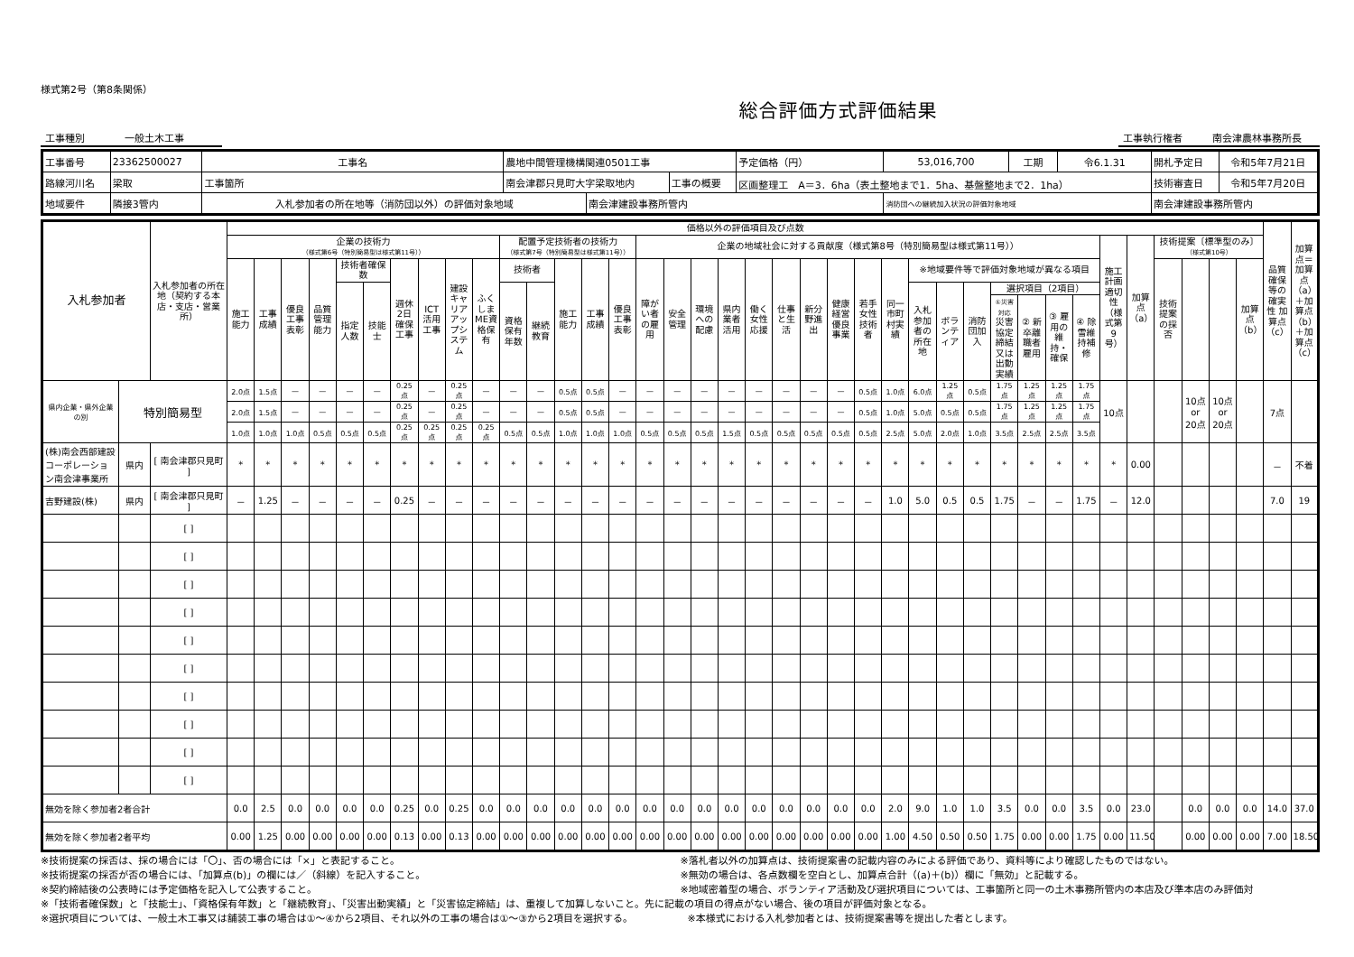様式第2号（第8条関係）
総合評価方式評価結果
工事種別　　　　一般土木工事　　工事執行権者　　　南会津農林事務所長
| 工事番号 | 23362500027 | 工事名 | 農地中間管理機構関連0501工事 | | | 予定価格（円） | 53,016,700 | 工期 | 令6.1.31 | 開札予定日 | 令和5年7月21日 |
| 路線河川名 | 梁取 | 工事箇所 | 南会津郡只見町大字梁取地内 | | 工事の概要 | 区画整理工 A＝3．6ha（表土整地まで1．5ha、基盤整地まで2．1ha） | | | | 技術審査日 | 令和5年7月20日 |
| 地域要件 | 隣接3管内 | 入札参加者の所在地等（消防団以外）の評価対象地域 | | 南会津建設事務所管内 | | | 消防団への継続加入状況の評価対象地域 | | | 南会津建設事務所管内 | |
| 入札参加者 | | 入札参加者の所在地（契約する本店・支店・営業所） | 価格以外の評価項目及び点数 | | | | | | | | | | | | | | | | | | | | | | | | | | | | | | | | | | | | | | 品質確保等の確実性 加算点（c） | 加算点＝加算点（a）＋加算点（b）＋加算点（c） |
| --- | --- | --- | --- | --- | --- | --- | --- | --- | --- | --- | --- | --- | --- | --- | --- | --- | --- | --- | --- | --- | --- | --- | --- | --- | --- | --- | --- | --- | --- | --- | --- | --- | --- | --- | --- | --- | --- | --- | --- | --- | --- | --- |
| | | | 企業の技術力 （様式第6号（特別簡易型は様式第11号）） | | | | | | | | | | 配置予定技術者の技術力 （様式第7号（特別簡易型は様式第11号）） | | | | | 企業の地域社会に対する貢献度（様式第8号（特別簡易型は様式第11号）） | | | | | | | | | | | | | | | | | 施工計画適切性（様式第9号） | 加算点（a） | 技術提案〔標準型のみ〕 （様式第10号） | | | | | |
| | | | 施工能力 | 工事成績 | 優良工事表彰 | 品質管理能力 | 技術者確保数 | | 週休2日確保工事 | ICT活用工事 | 建設キャリアアップシステム | ふくしまME資格保有 | 技術者 | | 施工能力 | 工事成績 | 優良工事表彰 | 障がい者の雇用 | 安全管理 | 環境への配慮 | 県内業者活用 | 働く女性応援 | 仕事と生活 | 新分野進出 | 健康経営優良事業 | 若手女性技術者 | 同一市町村実績 | ※地域要件等で評価対象地域が異なる項目 | | | | | | | | | 技術提案の採否 | | | 加算点（b） | | |
| | | | | | | | 指定人数 | 技能士 | | | | | 資格保有年数 | 継続教育 | | | | | | | | | | | | | | 入札参加者の所在地 | ボランティア | 消防団加入 | 選択項目（2項目） | | | | | | | | | | | |
| | | | | | | | | | | | | | | | | | | | | | | | | | | | | | | | ①災害対応 災害協定締結又は出動実績 | ② 新卒離職者雇用 | ③ 雇用の維持・確保 | ④ 除雪維持補修 | | | | | | | | |
| 県内企業・県外企業の別 | 特別簡易型 | | 2.0点 | 1.5点 | — | — | — | — | 0.25点 | — | 0.25点 | — | — | — | 0.5点 | 0.5点 | — | — | — | — | — | — | — | — | — | 0.5点 | 1.0点 | 6.0点 | 1.25点 | 0.5点 | 1.75点 | 1.25点 | 1.25点 | 1.75点 | 10点 | | | 10点 or 20点 | 10点 or 20点 | | 7点 | |
| | | | 2.0点 | 1.5点 | — | — | — | — | 0.25点 | — | 0.25点 | — | — | — | 0.5点 | 0.5点 | — | — | — | — | — | — | — | — | — | 0.5点 | 1.0点 | 5.0点 | 0.5点 | 0.5点 | 1.75点 | 1.25点 | 1.25点 | 1.75点 | | | | | | | | |
| | | | 1.0点 | 1.0点 | 1.0点 | 0.5点 | 0.5点 | 0.5点 | 0.25点 | 0.25点 | 0.25点 | 0.25点 | 0.5点 | 0.5点 | 1.0点 | 1.0点 | 1.0点 | 0.5点 | 0.5点 | 0.5点 | 1.5点 | 0.5点 | 0.5点 | 0.5点 | 0.5点 | 0.5点 | 2.5点 | 5.0点 | 2.0点 | 1.0点 | 3.5点 | 2.5点 | 2.5点 | 3.5点 | | | | | | | | |
| (株)南会西部建設コーポレーション南会津事業所 | 県内 | [ 南会津郡只見町 ] | * | * | * | * | * | * | * | * | * | * | * | * | * | * | * | * | * | * | * | * | * | * | * | * | * | * | * | * | * | * | * | * | * | 0.00 | | | | | － | 不着 |
| 吉野建設(株) | 県内 | [ 南会津郡只見町 ] | － | 1.25 | － | － | － | － | 0.25 | － | － | － | － | － | － | － | － | － | － | － | － | － | － | － | － | － | 1.0 | 5.0 | 0.5 | 0.5 | 1.75 | － | － | 1.75 | － | 12.0 | | | | | 7.0 | 19 |
| | | [ ] | | | | | | | | | | | | | | | | | | | | | | | | | | | | | | | | | | | | | | | | |
| | | [ ] | | | | | | | | | | | | | | | | | | | | | | | | | | | | | | | | | | | | | | | | |
| | | [ ] | | | | | | | | | | | | | | | | | | | | | | | | | | | | | | | | | | | | | | | | |
| | | [ ] | | | | | | | | | | | | | | | | | | | | | | | | | | | | | | | | | | | | | | | | |
| | | [ ] | | | | | | | | | | | | | | | | | | | | | | | | | | | | | | | | | | | | | | | | |
| | | [ ] | | | | | | | | | | | | | | | | | | | | | | | | | | | | | | | | | | | | | | | | |
| | | [ ] | | | | | | | | | | | | | | | | | | | | | | | | | | | | | | | | | | | | | | | | |
| | | [ ] | | | | | | | | | | | | | | | | | | | | | | | | | | | | | | | | | | | | | | | | |
| | | [ ] | | | | | | | | | | | | | | | | | | | | | | | | | | | | | | | | | | | | | | | | |
| | | [ ] | | | | | | | | | | | | | | | | | | | | | | | | | | | | | | | | | | | | | | | | |
| 無効を除く参加者2者合計 | | | 0.0 | 2.5 | 0.0 | 0.0 | 0.0 | 0.0 | 0.25 | 0.0 | 0.25 | 0.0 | 0.0 | 0.0 | 0.0 | 0.0 | 0.0 | 0.0 | 0.0 | 0.0 | 0.0 | 0.0 | 0.0 | 0.0 | 0.0 | 0.0 | 2.0 | 9.0 | 1.0 | 1.0 | 3.5 | 0.0 | 0.0 | 3.5 | 0.0 | 23.0 | | 0.0 | 0.0 | 0.0 | 14.0 | 37.0 |
| 無効を除く参加者2者平均 | | | 0.00 | 1.25 | 0.00 | 0.00 | 0.00 | 0.00 | 0.13 | 0.00 | 0.13 | 0.00 | 0.00 | 0.00 | 0.00 | 0.00 | 0.00 | 0.00 | 0.00 | 0.00 | 0.00 | 0.00 | 0.00 | 0.00 | 0.00 | 0.00 | 1.00 | 4.50 | 0.50 | 0.50 | 1.75 | 0.00 | 0.00 | 1.75 | 0.00 | 11.50 | | 0.00 | 0.00 | 0.00 | 7.00 | 18.50 |
※技術提案の採否は、採の場合には「〇」、否の場合には「×」と表記すること。
※技術提案の採否が否の場合には、「加算点(b)」の欄には／（斜線）を記入すること。
※契約締結後の公表時には予定価格を記入して公表すること。
※落札者以外の加算点は、技術提案書の記載内容のみによる評価であり、資料等により確認したものではない。
※無効の場合は、各点数欄を空白とし、加算点合計（(a)＋(b)）欄に「無効」と記載する。
※地域密着型の場合、ボランティア活動及び選択項目については、工事箇所と同一の土木事務所管内の本店及び準本店のみ評価対
※「技術者確保数」と「技能士」、「資格保有年数」と「継続教育」、「災害出動実績」と「災害協定締結」は、重複して加算しないこと。先に記載の項目の得点がない場合、後の項目が評価対象となる。
※選択項目については、一般土木工事又は舗装工事の場合は①～④から2項目、それ以外の工事の場合は①～③から2項目を選択する。　　　　　　※本様式における入札参加者とは、技術提案書等を提出した者とします。